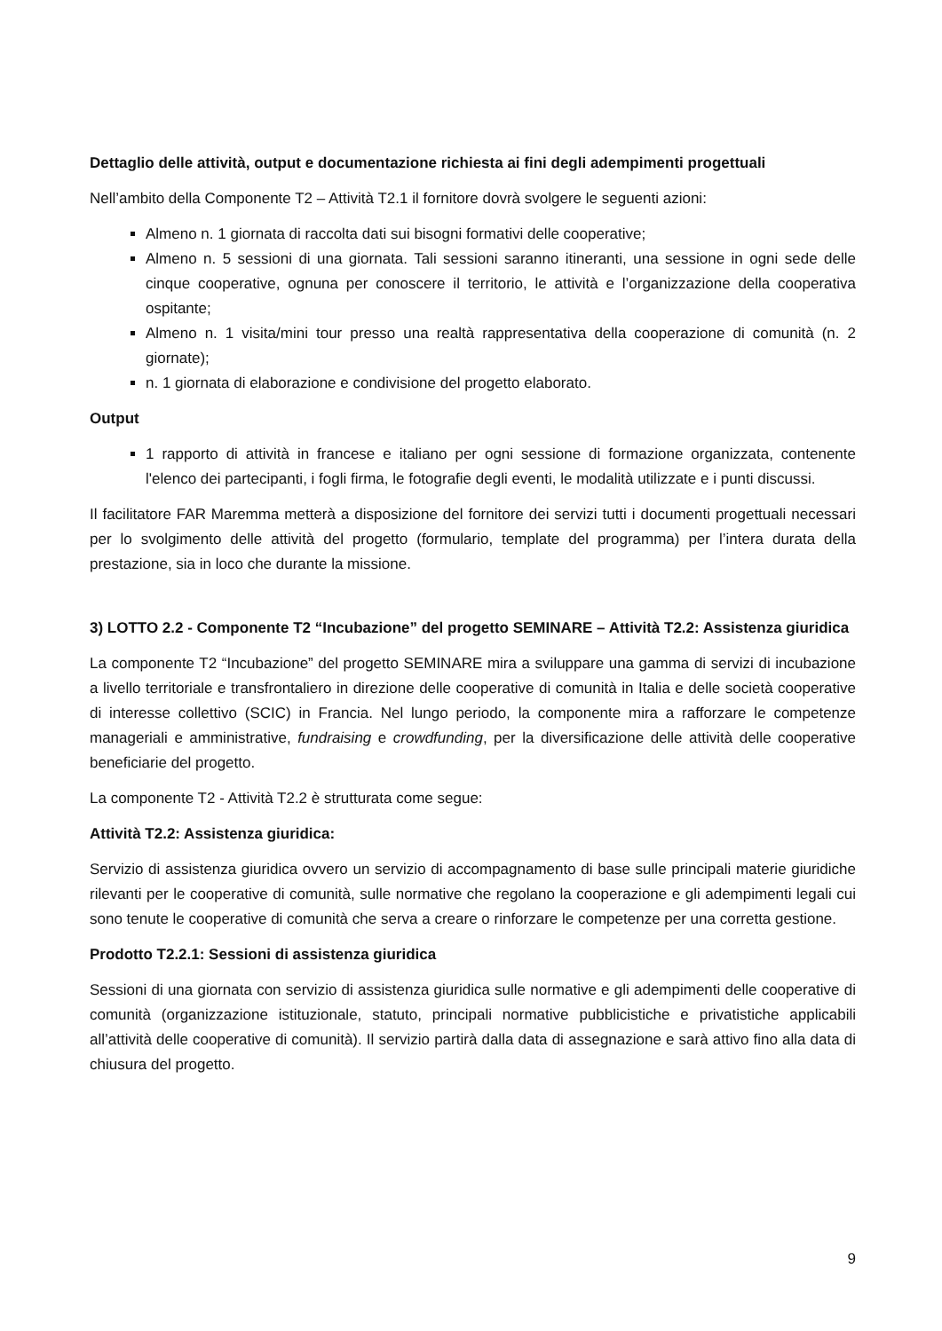Dettaglio delle attività, output e documentazione richiesta ai fini degli adempimenti progettuali
Nell’ambito della Componente T2 – Attività T2.1 il fornitore dovrà svolgere le seguenti azioni:
Almeno n. 1 giornata di raccolta dati sui bisogni formativi delle cooperative;
Almeno n. 5 sessioni di una giornata. Tali sessioni saranno itineranti, una sessione in ogni sede delle cinque cooperative, ognuna per conoscere il territorio, le attività e l’organizzazione della cooperativa ospitante;
Almeno n. 1 visita/mini tour presso una realtà rappresentativa della cooperazione di comunità (n. 2 giornate);
n. 1 giornata di elaborazione e condivisione del progetto elaborato.
Output
1 rapporto di attività in francese e italiano per ogni sessione di formazione organizzata, contenente l'elenco dei partecipanti, i fogli firma, le fotografie degli eventi, le modalità utilizzate e i punti discussi.
Il facilitatore FAR Maremma metterà a disposizione del fornitore dei servizi tutti i documenti progettuali necessari per lo svolgimento delle attività del progetto (formulario, template del programma) per l’intera durata della prestazione, sia in loco che durante la missione.
3) LOTTO 2.2 - Componente T2 “Incubazione” del progetto SEMINARE – Attività T2.2: Assistenza giuridica
La componente T2 “Incubazione” del progetto SEMINARE mira a sviluppare una gamma di servizi di incubazione a livello territoriale e transfrontaliero in direzione delle cooperative di comunità in Italia e delle società cooperative di interesse collettivo (SCIC) in Francia. Nel lungo periodo, la componente mira a rafforzare le competenze manageriali e amministrative, fundraising e crowdfunding, per la diversificazione delle attività delle cooperative beneficiarie del progetto.
La componente T2 - Attività T2.2 è strutturata come segue:
Attività T2.2: Assistenza giuridica:
Servizio di assistenza giuridica ovvero un servizio di accompagnamento di base sulle principali materie giuridiche rilevanti per le cooperative di comunità, sulle normative che regolano la cooperazione e gli adempimenti legali cui sono tenute le cooperative di comunità che serva a creare o rinforzare le competenze per una corretta gestione.
Prodotto T2.2.1: Sessioni di assistenza giuridica
Sessioni di una giornata con servizio di assistenza giuridica sulle normative e gli adempimenti delle cooperative di comunità (organizzazione istituzionale, statuto, principali normative pubblicistiche e privatistiche applicabili all’attività delle cooperative di comunità). Il servizio partirà dalla data di assegnazione e sarà attivo fino alla data di chiusura del progetto.
9